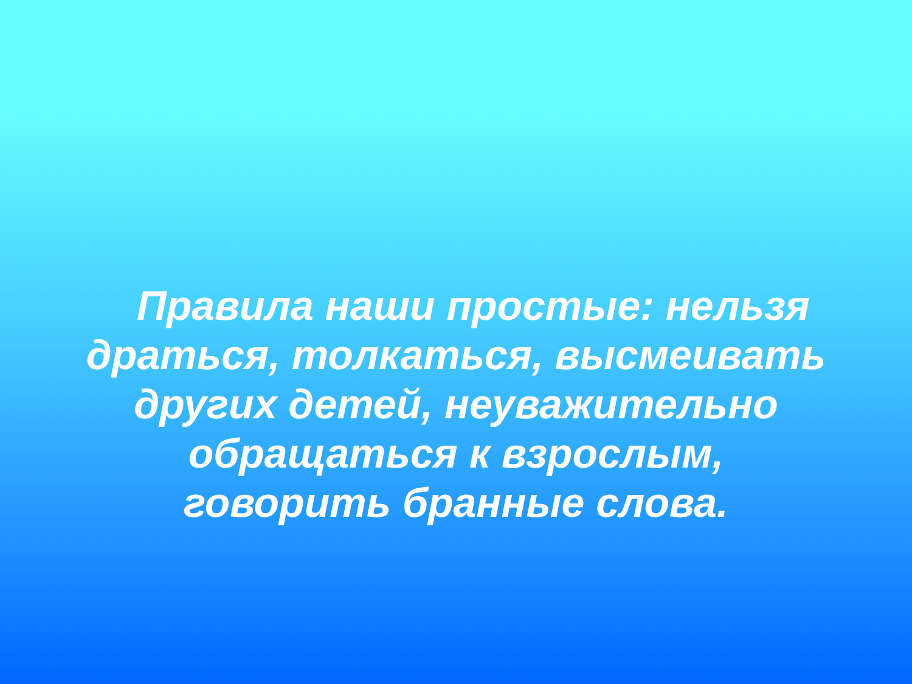Правила наши простые: нельзя драться, толкаться, высмеивать других детей, неуважительно обращаться к взрослым, говорить бранные слова.